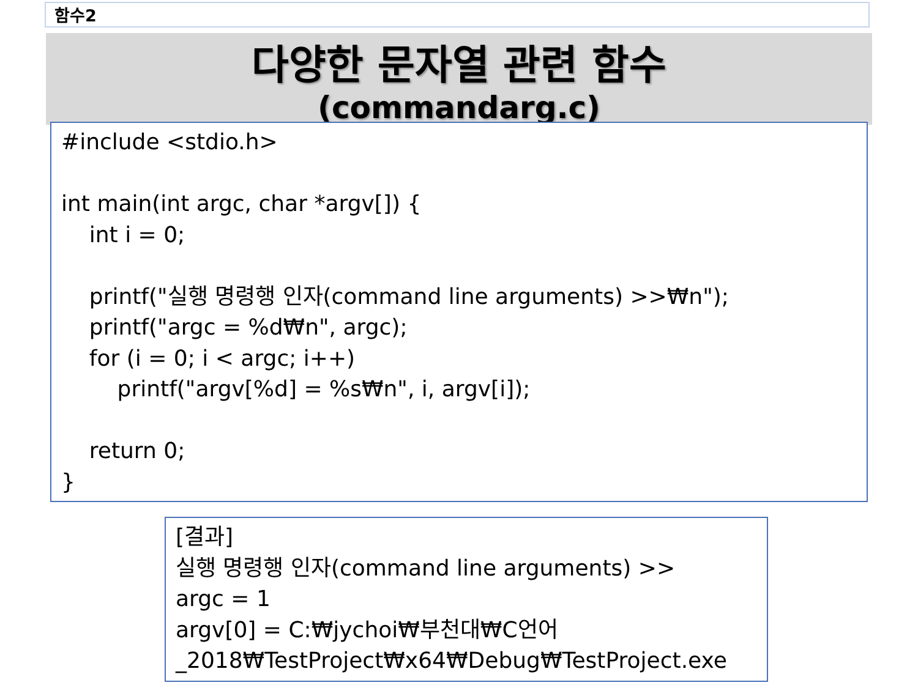함수2
다양한 문자열 관련 함수
(commandarg.c)
#include <stdio.h> int main(int argc, char *argv[]) { int i = 0; printf("실행 명령행 인자(command line arguments) >>₩n"); printf("argc = %d₩n", argc); for (i = 0; i < argc; i++) printf("argv[%d] = %s₩n", i, argv[i]); return 0; }
[결과] 실행 명령행 인자(command line arguments) >> argc = 1 argv[0] = C:₩jychoi₩부천대₩C언어 _2018₩TestProject₩x64₩Debug₩TestProject.exe